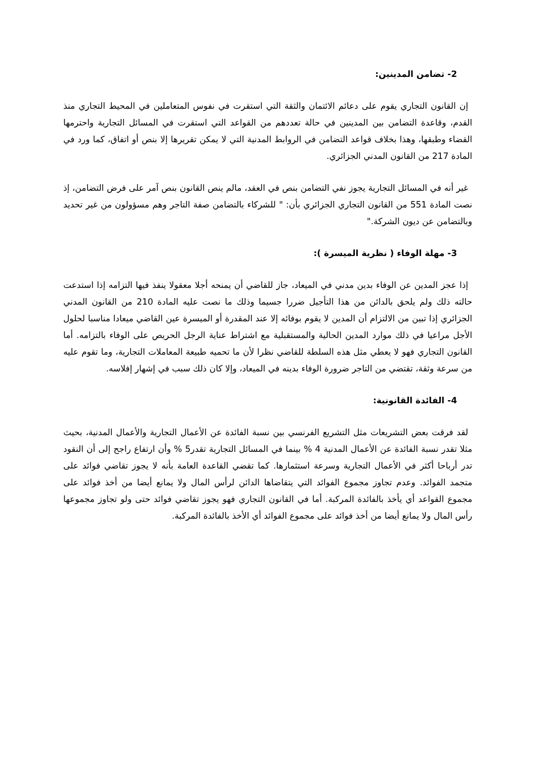2- تضامن المدينين:
إن القانون التجاري يقوم على دعائم الائتمان والثقة التي استقرت في نفوس المتعاملين في المحيط التجاري منذ القدم، وقاعدة التضامن بين المدينين في حالة تعددهم من القواعد التي استقرت في المسائل التجارية واحترمها القضاء وطبقها، وهذا بخلاف قواعد التضامن في الروابط المدنية التي لا يمكن تقريرها إلا بنص أو اتفاق، كما ورد في المادة 217 من القانون المدني الجزائري.
غير أنه في المسائل التجارية يجوز نفي التضامن بنص في العقد، مالم ينص القانون بنص آمر على فرض التضامن، إذ نصت المادة 551 من القانون التجاري الجزائري بأن: " للشركاء بالتضامن صفة التاجر وهم مسؤولون من غير تحديد وبالتضامن عن ديون الشركة."
3- مهلة الوفاء ( نظرية الميسرة ):
إذا عجز المدين عن الوفاء بدين مدني في الميعاد، جاز للقاضي أن يمنحه أجلا معقولا ينفذ فيها التزامه إذا استدعت حالته ذلك ولم يلحق بالدائن من هذا التأجيل ضررا جسيما وذلك ما نصت عليه المادة 210 من القانون المدني الجزائري إذا تبين من الالتزام أن المدين لا يقوم بوفائه إلا عند المقدرة أو الميسرة عين القاضي ميعادا مناسبا لحلول الأجل مراعيا في ذلك موارد المدين الحالية والمستقبلية مع اشتراط عناية الرجل الحريص على الوفاء بالتزامه. أما القانون التجاري فهو لا يعطي مثل هذه السلطة للقاضي نظرا لأن ما تحميه طبيعة المعاملات التجارية، وما تقوم عليه من سرعة وثقة، تقتضي من التاجر ضرورة الوفاء بدينه في الميعاد، وإلا كان ذلك سبب في إشهار إفلاسه.
4- الفائدة القانونية:
لقد فرقت بعض التشريعات مثل التشريع الفرنسي بين نسبة الفائدة عن الأعمال التجارية والأعمال المدنية، بحيث مثلا تقدر نسبة الفائدة عن الأعمال المدنية 4 % بينما في المسائل التجارية تقدر5 % وأن ارتفاع راجح إلى أن النقود تدر أرباحا أكثر في الأعمال التجارية وسرعة استثمارها. كما تقضي القاعدة العامة بأنه لا يجوز تقاضي فوائد على متجمد الفوائد. وعدم تجاوز مجموع الفوائد التي يتقاضاها الدائن لرأس المال ولا يمانع أيضا من أخذ فوائد على مجموع القواعد أي يأخذ بالفائدة المركبة. أما في القانون التجاري فهو يجوز تقاضي فوائد حتى ولو تجاوز مجموعها رأس المال ولا يمانع أيضا من أخذ فوائد على مجموع الفوائد أي الأخذ بالفائدة المركبة.